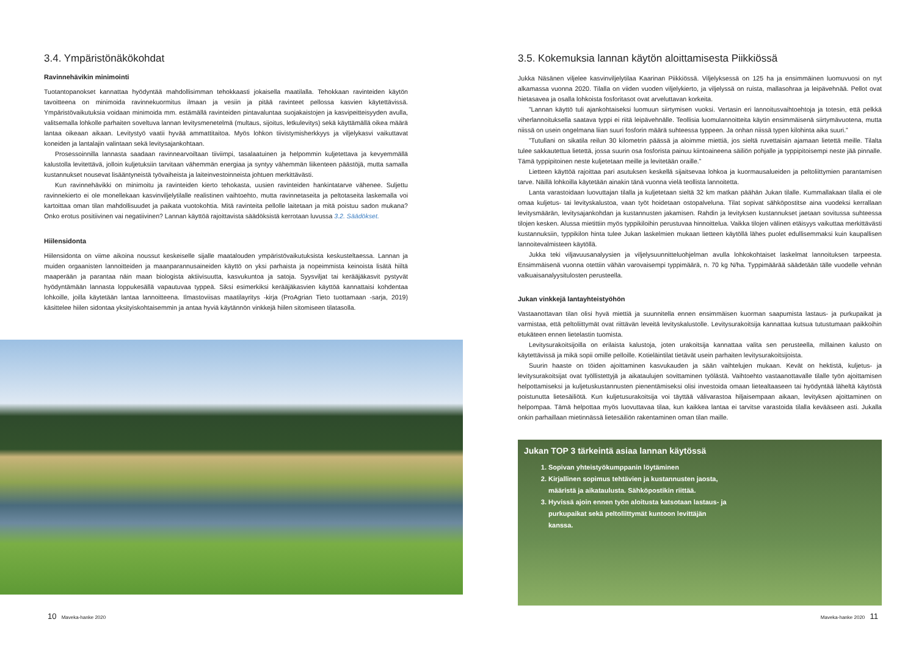3.4. Ympäristönäkökohdat
Ravinnehävikin minimointi
Tuotantopanokset kannattaa hyödyntää mahdollisimman tehokkaasti jokaisella maatilalla. Tehokkaan ravinteiden käytön tavoitteena on minimoida ravinnekuormitus ilmaan ja vesiin ja pitää ravinteet pellossa kasvien käytettävissä. Ympäristövaikutuksia voidaan minimoida mm. estämällä ravinteiden pintavaluntaa suojakaistojen ja kasvipeitteisyyden avulla, valitsemalla lohkolle parhaiten soveltuva lannan levitysmenetelmä (multaus, sijoitus, letkulevitys) sekä käyttämällä oikea määrä lantaa oikeaan aikaan. Levitystyö vaatii hyvää ammattitaitoa. Myös lohkon tiivistymisherkkyys ja viljelykasvi vaikuttavat koneiden ja lantalajin valintaan sekä levitysajankohtaan.
Prosessoinnilla lannasta saadaan ravinnearvoiltaan tiiviimpi, tasalaatuinen ja helpommin kuljetettava ja kevyemmällä kalustolla levitettävä, jolloin kuljetuksiin tarvitaan vähemmän energiaa ja syntyy vähemmän liikenteen päästöjä, mutta samalla kustannukset nousevat lisääntyneistä työvaiheista ja laiteinvestoinneista johtuen merkittävästi.
Kun ravinnehävikki on minimoitu ja ravinteiden kierto tehokasta, uusien ravinteiden hankintatarve vähenee. Suljettu ravinnekierto ei ole monellekaan kasvinviljelytilalle realistinen vaihtoehto, mutta ravinnetaseita ja peltotaseita laskemalla voi kartoittaa oman tilan mahdollisuudet ja paikata vuotokohtia. Mitä ravinteita pellolle laitetaan ja mitä poistuu sadon mukana? Onko erotus positiivinen vai negatiivinen? Lannan käyttöä rajoittavista säädöksistä kerrotaan luvussa 3.2. Säädökset.
Hiilensidonta
Hiilensidonta on viime aikoina noussut keskeiselle sijalle maatalouden ympäristövaikutuksista keskusteltaessa. Lannan ja muiden orgaanisten lannoitteiden ja maanparannusaineiden käyttö on yksi parhaista ja nopeimmista keinoista lisätä hiiltä maaperään ja parantaa näin maan biologista aktiivisuutta, kasvukuntoa ja satoja. Syysviljat tai kerääjäkasvit pystyvät hyödyntämään lannasta loppukesällä vapautuvaa typpeä. Siksi esimerkiksi kerääjäkasvien käyttöä kannattaisi kohdentaa lohkoille, joilla käytetään lantaa lannoitteena. Ilmastoviisas maatilayritys -kirja (ProAgrian Tieto tuottamaan -sarja, 2019) käsittelee hiilen sidontaa yksityiskohtaisemmin ja antaa hyviä käytännön vinkkejä hiilen sitomiseen tilatasolla.
3.5. Kokemuksia lannan käytön aloittamisesta Piikkiössä
Jukka Näsänen viljelee kasvinviljelytilaa Kaarinan Piikkiössä. Viljelyksessä on 125 ha ja ensimmäinen luomuvuosi on nyt alkamassa vuonna 2020. Tilalla on viiden vuoden viljelykierto, ja viljelyssä on ruista, mallasohraa ja leipävehnää. Pellot ovat hietasavea ja osalla lohkoista fosforitasot ovat arveluttavan korkeita.
”Lannan käyttö tuli ajankohtaiseksi luomuun siirtymisen vuoksi. Vertasin eri lannoitusvaihtoehtoja ja totesin, että pelkkä viherlannoituksella saatava typpi ei riitä leipävehnälle. Teollisia luomulannoitteita käytin ensimmäisenä siirtymävuotena, mutta niissä on usein ongelmana liian suuri fosforin määrä suhteessa typpeen. Ja onhan niissä typen kilohinta aika suuri.”
”Tutullani on sikatila reilun 30 kilometrin päässä ja aloimme miettiä, jos sieltä ruvettaisiin ajamaan lietettä meille. Tilalta tulee sakkautettua lietettä, jossa suurin osa fosforista painuu kiintoaineena säiliön pohjalle ja typpipitoisempi neste jää pinnalle. Tämä typpipitoinen neste kuljetetaan meille ja levitetään oraille.”
Lietteen käyttöä rajoittaa pari asutuksen keskellä sijaitsevaa lohkoa ja kuormausalueiden ja peltoliittymien parantamisen tarve. Näillä lohkoilla käytetään ainakin tänä vuonna vielä teollista lannoitetta.
Lanta varastoidaan luovuttajan tilalla ja kuljetetaan sieltä 32 km matkan päähän Jukan tilalle. Kummallakaan tilalla ei ole omaa kuljetus- tai levityskalustoa, vaan työt hoidetaan ostopalveluna. Tilat sopivat sähköpostitse aina vuodeksi kerrallaan levitysmäärän, levitysajankohdan ja kustannusten jakamisen. Rahdin ja levityksen kustannukset jaetaan sovitussa suhteessa tilojen kesken. Alussa mietittiin myös typpikiloihin perustuvaa hinnoittelua. Vaikka tilojen välinen etäisyys vaikuttaa merkittävästi kustannuksiin, typpikilon hinta tulee Jukan laskelmien mukaan lietteen käytöllä lähes puolet edullisemmaksi kuin kaupallisen lannoitevalmisteen käytöllä.
Jukka teki viljavuusanalyysien ja viljelysuunnitteluohjelman avulla lohkokohtaiset laskelmat lannoituksen tarpeesta. Ensimmäisenä vuonna otettiin vähän varovaisempi typpimäärä, n. 70 kg N/ha. Typpimäärää säädetään tälle vuodelle vehnän valkuaisanalyysitulosten perusteella.
Jukan vinkkejä lantayhteistyöhön
Vastaanottavan tilan olisi hyvä miettiä ja suunnitella ennen ensimmäisen kuorman saapumista lastaus- ja purkupaikat ja varmistaa, että peltoliittymät ovat riittävän leveitä levityskalustolle. Levitysurakoitsija kannattaa kutsua tutustumaan paikkoihin etukäteen ennen lietelastin tuomista.
Levitysurakoitsijoilla on erilaista kalustoja, joten urakoitsija kannattaa valita sen perusteella, millainen kalusto on käytettävissä ja mikä sopii omille pelloille. Kotieläintilat tietävät usein parhaiten levitysurakoitsijoista.
Suurin haaste on töiden ajoittaminen kasvukauden ja sään vaihtelujen mukaan. Kevät on hektistä, kuljetus- ja levitysurakoitsijat ovat työllistettyjä ja aikataulujen sovittaminen työlästä. Vaihtoehto vastaanottavalle tilalle työn ajoittamisen helpottamiseksi ja kuljetuskustannusten pienentämiseksi olisi investoida omaan lietealtaaseen tai hyödyntää läheltä käytöstä poistunutta lietesäiliötä. Kun kuljetusurakoitsija voi täyttää välivarastoa hiljaisempaan aikaan, levityksen ajoittaminen on helpompaa. Tämä helpottaa myös luovuttavaa tilaa, kun kaikkea lantaa ei tarvitse varastoida tilalla kevääseen asti. Jukalla onkin parhaillaan mietinnässä lietesäiliön rakentaminen oman tilan maille.
Jukan TOP 3 tärkeintä asiaa lannan käytössä
1. Sopivan yhteistyökumppanin löytäminen
2. Kirjallinen sopimus tehtävien ja kustannusten jaosta, määristä ja aikataulusta. Sähköpostikin riittää.
3. Hyvissä ajoin ennen työn aloitusta katsotaan lastaus- ja purkupaikat sekä peltoliittymät kuntoon levittäjän kanssa.
10 Maveka-hanke 2020 Maveka-hanke 2020 11